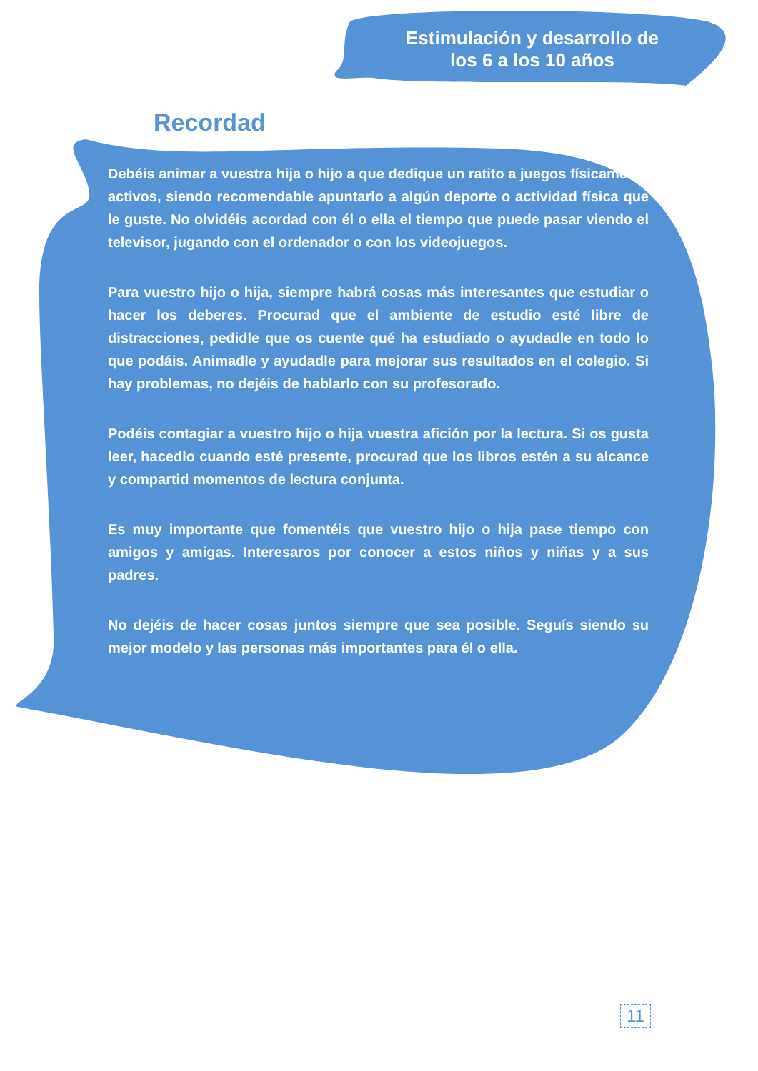Estimulación y desarrollo de
los 6 a los 10 años
Recordad
Debéis animar a vuestra hija o hijo a que dedique un ratito a juegos físicamente activos, siendo recomendable apuntarlo a algún deporte o actividad física que le guste. No olvidéis acordad con él o ella el tiempo que puede pasar viendo el televisor, jugando con el ordenador o con los videojuegos.
Para vuestro hijo o hija, siempre habrá cosas más interesantes que estudiar o hacer los deberes. Procurad que el ambiente de estudio esté libre de distracciones, pedidle que os cuente qué ha estudiado o ayudadle en todo lo que podáis. Animadle y ayudadle para mejorar sus resultados en el colegio. Si hay problemas, no dejéis de hablarlo con su profesorado.
Podéis contagiar a vuestro hijo o hija vuestra afición por la lectura. Si os gusta leer, hacedlo cuando esté presente, procurad que los libros estén a su alcance y compartid momentos de lectura conjunta.
Es muy importante que fomentéis que vuestro hijo o hija pase tiempo con amigos y amigas. Interesaros por conocer a estos niños y niñas y a sus padres.
No dejéis de hacer cosas juntos siempre que sea posible. Seguís siendo su mejor modelo y las personas más importantes para él o ella.
11